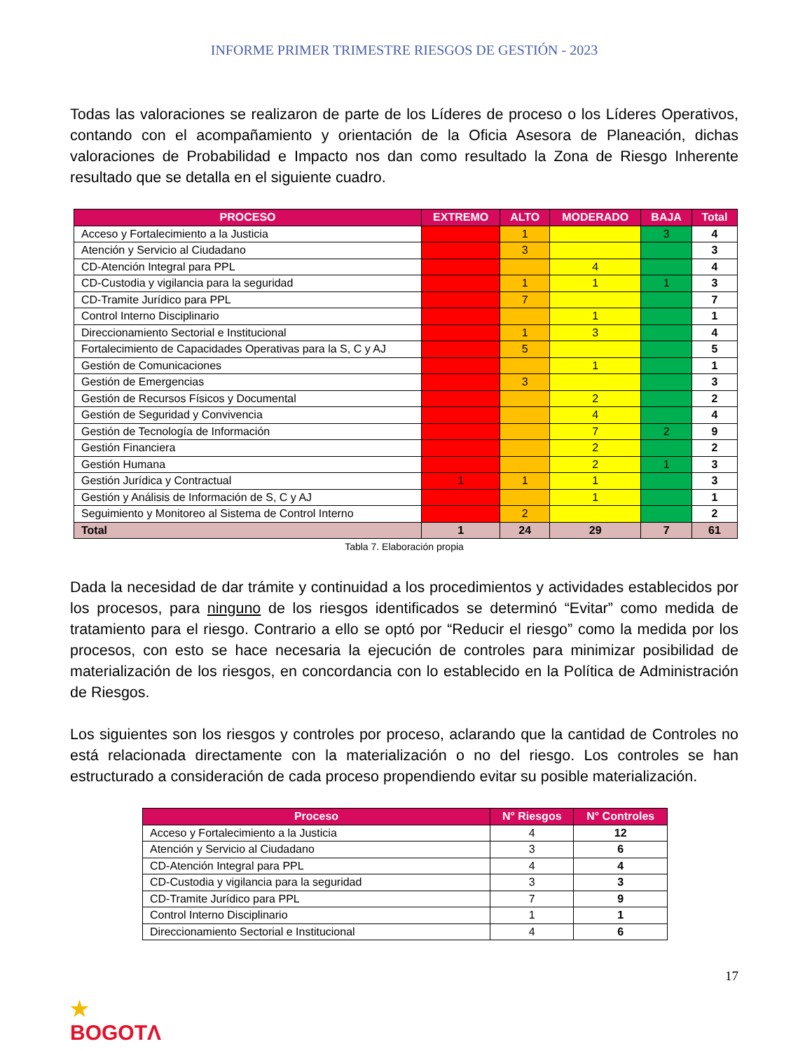INFORME PRIMER TRIMESTRE RIESGOS DE GESTIÓN - 2023
Todas las valoraciones se realizaron de parte de los Líderes de proceso o los Líderes Operativos, contando con el acompañamiento y orientación de la Oficia Asesora de Planeación, dichas valoraciones de Probabilidad e Impacto nos dan como resultado la Zona de Riesgo Inherente resultado que se detalla en el siguiente cuadro.
| PROCESO | EXTREMO | ALTO | MODERADO | BAJA | Total |
| --- | --- | --- | --- | --- | --- |
| Acceso y Fortalecimiento a la Justicia | | 1 | | 3 | 4 |
| Atención y Servicio al Ciudadano | | 3 | | | 3 |
| CD-Atención Integral para PPL | | | 4 | | 4 |
| CD-Custodia y vigilancia para la seguridad | | 1 | 1 | 1 | 3 |
| CD-Tramite Jurídico para PPL | | 7 | | | 7 |
| Control Interno Disciplinario | | | 1 | | 1 |
| Direccionamiento Sectorial e Institucional | | 1 | 3 | | 4 |
| Fortalecimiento de Capacidades Operativas para la S, C y AJ | | 5 | | | 5 |
| Gestión de Comunicaciones | | | 1 | | 1 |
| Gestión de Emergencias | | 3 | | | 3 |
| Gestión de Recursos Físicos y Documental | | | 2 | | 2 |
| Gestión de Seguridad y Convivencia | | | 4 | | 4 |
| Gestión de Tecnología de Información | | | 7 | 2 | 9 |
| Gestión Financiera | | | 2 | | 2 |
| Gestión Humana | | | 2 | 1 | 3 |
| Gestión Jurídica y Contractual | 1 | 1 | 1 | | 3 |
| Gestión y Análisis de Información de S, C y AJ | | | 1 | | 1 |
| Seguimiento y Monitoreo al Sistema de Control Interno | | 2 | | | 2 |
| Total | 1 | 24 | 29 | 7 | 61 |
Tabla 7. Elaboración propia
Dada la necesidad de dar trámite y continuidad a los procedimientos y actividades establecidos por los procesos, para ninguno de los riesgos identificados se determinó “Evitar” como medida de tratamiento para el riesgo. Contrario a ello se optó por “Reducir el riesgo” como la medida por los procesos, con esto se hace necesaria la ejecución de controles para minimizar posibilidad de materialización de los riesgos, en concordancia con lo establecido en la Política de Administración de Riesgos.
Los siguientes son los riesgos y controles por proceso, aclarando que la cantidad de Controles no está relacionada directamente con la materialización o no del riesgo. Los controles se han estructurado a consideración de cada proceso propendiendo evitar su posible materialización.
| Proceso | N° Riesgos | N° Controles |
| --- | --- | --- |
| Acceso y Fortalecimiento a la Justicia | 4 | 12 |
| Atención y Servicio al Ciudadano | 3 | 6 |
| CD-Atención Integral para PPL | 4 | 4 |
| CD-Custodia y vigilancia para la seguridad | 3 | 3 |
| CD-Tramite Jurídico para PPL | 7 | 9 |
| Control Interno Disciplinario | 1 | 1 |
| Direccionamiento Sectorial e Institucional | 4 | 6 |
★
BOGOTΛ
17